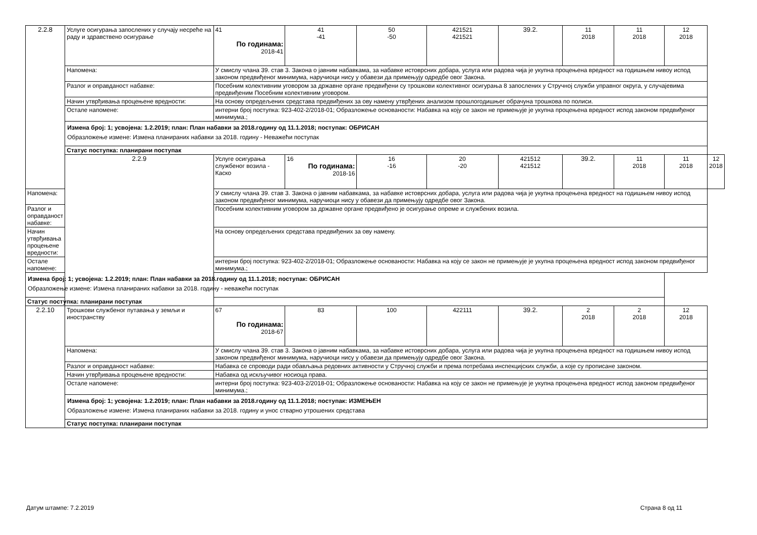| 2.2.8 | Услуге осигурања запослених у случају несреће на раду и здравствено осигурање | 41 По годинама: 2018-41 | 41 -41 | 50 -50 | 421521 421521 | 39.2. | 11 2018 | 11 2018 | 12 2018 | |
| | Напомена: | У смислу члана 39. став 3. Закона о јавним набавкама, за набавке истоврсних добара, услуга или радова чија је укупна процењена вредност на годишњем нивоу испод законом предвиђеног минимума, наручиоци нису у обавези да примењују одредбе овог Закона. | | | | | | | | |
| | Разлог и оправданост набавке: | Посебним колективним уговором за државне органе предвиђени су трошкови колективног осигурања 8 запослених у Стручној служби управног округа, у случајевима предвиђеним Посебним колективним уговором. | | | | | | | | |
| | Начин утврђивања процењене вредности: | На основу опредељених средстава предвиђених за ову намену утврђених анализом прошлогодишњег обрачуна трошкова по полиси. | | | | | | | | |
| | Остале напомене: | интерни број поступка: 923-402-2/2018-01; Образложење основаности: Набавка на коју се закон не примењује је укупна процењена вредност испод законом предвиђеног минимума.; | | | | | | | | |
| | Измена број: 1; усвојена: 1.2.2019; план: План набавки за 2018.годину од 11.1.2018; поступак: ОБРИСАН Образложење измене: Измена планираних набавки за 2018. годину - Неважећи поступак | | | | | | | | | |
| | Статус поступка: планирани поступак | | | | | | | | | |
| | 2.2.9 | Услуге осигурања службеног возила - Каско | 16 По годинама: 2018-16 | 16 -16 | 20 -20 | 421512 421512 | 39.2. | 11 2018 | 11 2018 | 12 2018 |
| Напомена: | | У смислу члана 39. став 3. Закона о јавним набавкама, за набавке истоврсних добара, услуга или радова чија је укупна процењена вредност на годишњем нивоу испод законом предвиђеног минимума, наручиоци нису у обавези да примењују одредбе овог Закона. | | | | | | | | |
| Разлог и оправданост набавке: | | Посебним колективним уговором за државне органе предвиђено је осигурање опреме и службених возила. | | | | | | | | |
| Начин утврђивања процењене вредности: | | На основу опредељених средстава предвиђених за ову намену. | | | | | | | | |
| Остале напомене: | | интерни број поступка: 923-402-2/2018-01; Образложење основаности: Набавка на коју се закон не примењује је укупна процењена вредност испод законом предвиђеног минимума.; | | | | | | | | |
| Измена број: 1; усвојена: 1.2.2019; план: План набавки за 2018.годину од 11.1.2018; поступак: ОБРИСАН Образложење измене: Измена планираних набавки за 2018. годину - неважећи поступак | | | | | | | | | | |
| Статус поступка: планирани поступак | | | | | | | | | | |
| 2.2.10 | Трошкови службеног путавања у земљи и иностранству | 67 По годинама: 2018-67 | 83 | 100 | 422111 | 39.2. | 2 2018 | 2 2018 | 12 2018 | |
| | Напомена: | У смислу члана 39. став 3. Закона о јавним набавкама, за набавке истоврсних добара, услуга или радова чија је укупна процењена вредност на годишњем нивоу испод законом предвиђеног минимума, наручиоци нису у обавези да примењују одредбе овог Закона. | | | | | | | | |
| | Разлог и оправданост набавке: | Набавка се спроводи ради обављања редовних активности у Стручној служби и према потребама инспекцијских служби, а које су прописане законом. | | | | | | | | |
| | Начин утврђивања процењене вредности: | Набавка од искључивог носиоца права. | | | | | | | | |
| | Остале напомене: | интерни број поступка: 923-403-2/2018-01; Образложење основаности: Набавка на коју се закон не примењује је укупна процењена вредност испод законом предвиђеног минимума.; | | | | | | | | |
| | Измена број: 1; усвојена: 1.2.2019; план: План набавки за 2018.годину од 11.1.2018; поступак: ИЗМЕЊЕН Образложење измене: Измена планираних набавки за 2018. годину и унос стварно утрошених средстава | | | | | | | | | |
| | Статус поступка: планирани поступак | | | | | | | | | |
Датум штампе: 7.2.2019 Страна 8 од 11